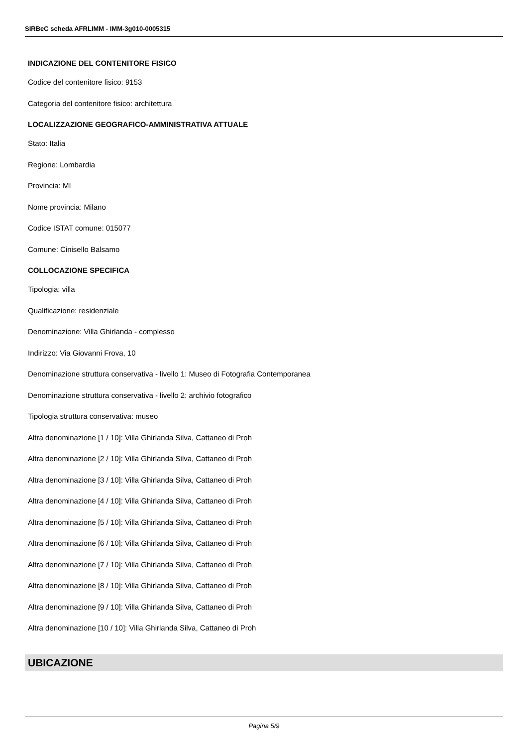SIRBeC scheda AFRLIMM - IMM-3g010-0005315
INDICAZIONE DEL CONTENITORE FISICO
Codice del contenitore fisico: 9153
Categoria del contenitore fisico: architettura
LOCALIZZAZIONE GEOGRAFICO-AMMINISTRATIVA ATTUALE
Stato: Italia
Regione: Lombardia
Provincia: MI
Nome provincia: Milano
Codice ISTAT comune: 015077
Comune: Cinisello Balsamo
COLLOCAZIONE SPECIFICA
Tipologia: villa
Qualificazione: residenziale
Denominazione: Villa Ghirlanda - complesso
Indirizzo: Via Giovanni Frova, 10
Denominazione struttura conservativa - livello 1: Museo di Fotografia Contemporanea
Denominazione struttura conservativa - livello 2: archivio fotografico
Tipologia struttura conservativa: museo
Altra denominazione [1 / 10]: Villa Ghirlanda Silva, Cattaneo di Proh
Altra denominazione [2 / 10]: Villa Ghirlanda Silva, Cattaneo di Proh
Altra denominazione [3 / 10]: Villa Ghirlanda Silva, Cattaneo di Proh
Altra denominazione [4 / 10]: Villa Ghirlanda Silva, Cattaneo di Proh
Altra denominazione [5 / 10]: Villa Ghirlanda Silva, Cattaneo di Proh
Altra denominazione [6 / 10]: Villa Ghirlanda Silva, Cattaneo di Proh
Altra denominazione [7 / 10]: Villa Ghirlanda Silva, Cattaneo di Proh
Altra denominazione [8 / 10]: Villa Ghirlanda Silva, Cattaneo di Proh
Altra denominazione [9 / 10]: Villa Ghirlanda Silva, Cattaneo di Proh
Altra denominazione [10 / 10]: Villa Ghirlanda Silva, Cattaneo di Proh
UBICAZIONE
Pagina 5/9